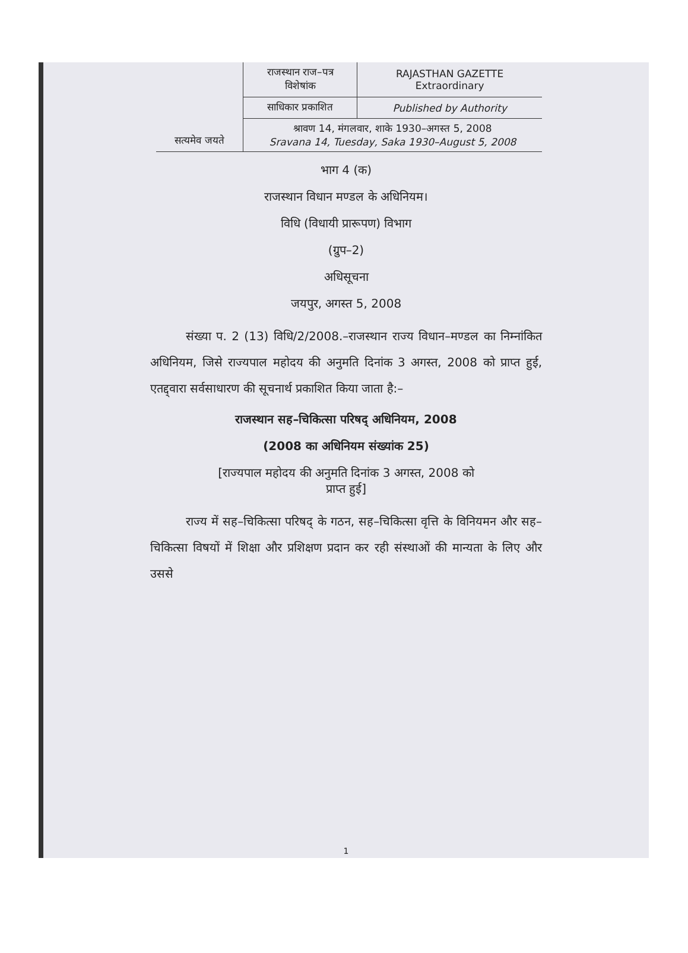| सत्यमेव जयते | राजस्थान राज–पत्र विशेषांक | RAJASTHAN GAZETTE Extraordinary |
| | साधिकार प्रकाशित | Published by Authority |
| | श्रावण 14, मंगलवार, शाके 1930–अगस्त 5, 2008 Sravana 14, Tuesday, Saka 1930–August 5, 2008 | |
भाग 4 (क)
राजस्थान विधान मण्डल के अधिनियम।
विधि (विधायी प्रारूपण) विभाग
(ग्रुप–2)
अधिसूचना
जयपुर, अगस्त 5, 2008
   संख्या प. 2 (13) विधि/2/2008.–राजस्थान राज्य विधान–मण्डल का निम्नांकित अधिनियम, जिसे राज्यपाल महोदय की अनुमति दिनांक 3 अगस्त, 2008 को प्राप्त हुई, एतद्द्वारा सर्वसाधारण की सूचनार्थ प्रकाशित किया जाता है:–
राजस्थान सह–चिकित्सा परिषद् अधिनियम, 2008
(2008 का अधिनियम संख्यांक 25)
[राज्यपाल महोदय की अनुमति दिनांक 3 अगस्त, 2008 को
प्राप्त हुई]
   राज्य में सह–चिकित्सा परिषद् के गठन, सह–चिकित्सा वृत्ति के विनियमन और सह–चिकित्सा विषयों में शिक्षा और प्रशिक्षण प्रदान कर रही संस्थाओं की मान्यता के लिए और उससे
1